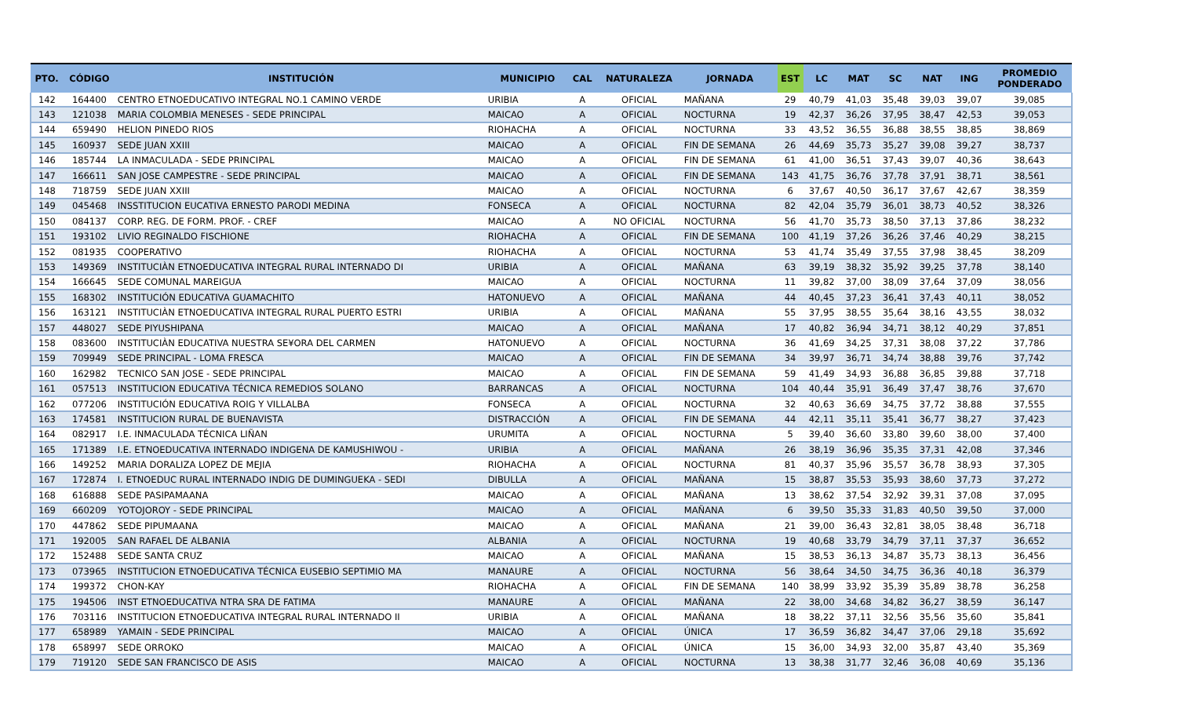| PTO. | CÓDIGO | INSTITUCIÓN | MUNICIPIO | CAL | NATURALEZA | JORNADA | EST | LC | MAT | SC | NAT | ING | PROMEDIO PONDERADO |
| --- | --- | --- | --- | --- | --- | --- | --- | --- | --- | --- | --- | --- | --- |
| 142 | 164400 | CENTRO ETNOEDUCATIVO INTEGRAL NO.1 CAMINO VERDE | URIBIA | A | OFICIAL | MAÑANA | 29 | 40,79 | 41,03 | 35,48 | 39,03 | 39,07 | 39,085 |
| 143 | 121038 | MARIA COLOMBIA MENESES - SEDE PRINCIPAL | MAICAO | A | OFICIAL | NOCTURNA | 19 | 42,37 | 36,26 | 37,95 | 38,47 | 42,53 | 39,053 |
| 144 | 659490 | HELION PINEDO RIOS | RIOHACHA | A | OFICIAL | NOCTURNA | 33 | 43,52 | 36,55 | 36,88 | 38,55 | 38,85 | 38,869 |
| 145 | 160937 | SEDE JUAN XXIII | MAICAO | A | OFICIAL | FIN DE SEMANA | 26 | 44,69 | 35,73 | 35,27 | 39,08 | 39,27 | 38,737 |
| 146 | 185744 | LA INMACULADA - SEDE PRINCIPAL | MAICAO | A | OFICIAL | FIN DE SEMANA | 61 | 41,00 | 36,51 | 37,43 | 39,07 | 40,36 | 38,643 |
| 147 | 166611 | SAN JOSE CAMPESTRE - SEDE PRINCIPAL | MAICAO | A | OFICIAL | FIN DE SEMANA | 143 | 41,75 | 36,76 | 37,78 | 37,91 | 38,71 | 38,561 |
| 148 | 718759 | SEDE JUAN XXIII | MAICAO | A | OFICIAL | NOCTURNA | 6 | 37,67 | 40,50 | 36,17 | 37,67 | 42,67 | 38,359 |
| 149 | 045468 | INSSTITUCION EUCATIVA ERNESTO PARODI MEDINA | FONSECA | A | OFICIAL | NOCTURNA | 82 | 42,04 | 35,79 | 36,01 | 38,73 | 40,52 | 38,326 |
| 150 | 084137 | CORP. REG. DE FORM. PROF. - CREF | MAICAO | A | NO OFICIAL | NOCTURNA | 56 | 41,70 | 35,73 | 38,50 | 37,13 | 37,86 | 38,232 |
| 151 | 193102 | LIVIO REGINALDO FISCHIONE | RIOHACHA | A | OFICIAL | FIN DE SEMANA | 100 | 41,19 | 37,26 | 36,26 | 37,46 | 40,29 | 38,215 |
| 152 | 081935 | COOPERATIVO | RIOHACHA | A | OFICIAL | NOCTURNA | 53 | 41,74 | 35,49 | 37,55 | 37,98 | 38,45 | 38,209 |
| 153 | 149369 | INSTITUCIÀN ETNOEDUCATIVA INTEGRAL RURAL INTERNADO DI | URIBIA | A | OFICIAL | MAÑANA | 63 | 39,19 | 38,32 | 35,92 | 39,25 | 37,78 | 38,140 |
| 154 | 166645 | SEDE COMUNAL MAREIGUA | MAICAO | A | OFICIAL | NOCTURNA | 11 | 39,82 | 37,00 | 38,09 | 37,64 | 37,09 | 38,056 |
| 155 | 168302 | INSTITUCIÓN EDUCATIVA GUAMACHITO | HATONUEVO | A | OFICIAL | MAÑANA | 44 | 40,45 | 37,23 | 36,41 | 37,43 | 40,11 | 38,052 |
| 156 | 163121 | INSTITUCIÀN ETNOEDUCATIVA INTEGRAL RURAL PUERTO ESTRI | URIBIA | A | OFICIAL | MAÑANA | 55 | 37,95 | 38,55 | 35,64 | 38,16 | 43,55 | 38,032 |
| 157 | 448027 | SEDE PIYUSHIPANA | MAICAO | A | OFICIAL | MAÑANA | 17 | 40,82 | 36,94 | 34,71 | 38,12 | 40,29 | 37,851 |
| 158 | 083600 | INSTITUCIÀN EDUCATIVA NUESTRA SE¥ORA DEL CARMEN | HATONUEVO | A | OFICIAL | NOCTURNA | 36 | 41,69 | 34,25 | 37,31 | 38,08 | 37,22 | 37,786 |
| 159 | 709949 | SEDE PRINCIPAL - LOMA FRESCA | MAICAO | A | OFICIAL | FIN DE SEMANA | 34 | 39,97 | 36,71 | 34,74 | 38,88 | 39,76 | 37,742 |
| 160 | 162982 | TECNICO SAN JOSE - SEDE PRINCIPAL | MAICAO | A | OFICIAL | FIN DE SEMANA | 59 | 41,49 | 34,93 | 36,88 | 36,85 | 39,88 | 37,718 |
| 161 | 057513 | INSTITUCION EDUCATIVA TÉCNICA REMEDIOS SOLANO | BARRANCAS | A | OFICIAL | NOCTURNA | 104 | 40,44 | 35,91 | 36,49 | 37,47 | 38,76 | 37,670 |
| 162 | 077206 | INSTITUCIÓN EDUCATIVA ROIG Y VILLALBA | FONSECA | A | OFICIAL | NOCTURNA | 32 | 40,63 | 36,69 | 34,75 | 37,72 | 38,88 | 37,555 |
| 163 | 174581 | INSTITUCION RURAL DE BUENAVISTA | DISTRACCIÓN | A | OFICIAL | FIN DE SEMANA | 44 | 42,11 | 35,11 | 35,41 | 36,77 | 38,27 | 37,423 |
| 164 | 082917 | I.E. INMACULADA TÉCNICA LIÑAN | URUMITA | A | OFICIAL | NOCTURNA | 5 | 39,40 | 36,60 | 33,80 | 39,60 | 38,00 | 37,400 |
| 165 | 171389 | I.E. ETNOEDUCATIVA INTERNADO INDIGENA DE KAMUSHIWOU - | URIBIA | A | OFICIAL | MAÑANA | 26 | 38,19 | 36,96 | 35,35 | 37,31 | 42,08 | 37,346 |
| 166 | 149252 | MARIA DORALIZA LOPEZ DE MEJIA | RIOHACHA | A | OFICIAL | NOCTURNA | 81 | 40,37 | 35,96 | 35,57 | 36,78 | 38,93 | 37,305 |
| 167 | 172874 | I. ETNOEDUC RURAL INTERNADO INDIG DE DUMINGUEKA - SEDI | DIBULLA | A | OFICIAL | MAÑANA | 15 | 38,87 | 35,53 | 35,93 | 38,60 | 37,73 | 37,272 |
| 168 | 616888 | SEDE PASIPAMAANA | MAICAO | A | OFICIAL | MAÑANA | 13 | 38,62 | 37,54 | 32,92 | 39,31 | 37,08 | 37,095 |
| 169 | 660209 | YOTOJOROY - SEDE PRINCIPAL | MAICAO | A | OFICIAL | MAÑANA | 6 | 39,50 | 35,33 | 31,83 | 40,50 | 39,50 | 37,000 |
| 170 | 447862 | SEDE PIPUMAANA | MAICAO | A | OFICIAL | MAÑANA | 21 | 39,00 | 36,43 | 32,81 | 38,05 | 38,48 | 36,718 |
| 171 | 192005 | SAN RAFAEL DE ALBANIA | ALBANIA | A | OFICIAL | NOCTURNA | 19 | 40,68 | 33,79 | 34,79 | 37,11 | 37,37 | 36,652 |
| 172 | 152488 | SEDE SANTA CRUZ | MAICAO | A | OFICIAL | MAÑANA | 15 | 38,53 | 36,13 | 34,87 | 35,73 | 38,13 | 36,456 |
| 173 | 073965 | INSTITUCION ETNOEDUCATIVA TÉCNICA EUSEBIO SEPTIMIO MA | MANAURE | A | OFICIAL | NOCTURNA | 56 | 38,64 | 34,50 | 34,75 | 36,36 | 40,18 | 36,379 |
| 174 | 199372 | CHON-KAY | RIOHACHA | A | OFICIAL | FIN DE SEMANA | 140 | 38,99 | 33,92 | 35,39 | 35,89 | 38,78 | 36,258 |
| 175 | 194506 | INST ETNOEDUCATIVA NTRA SRA DE FATIMA | MANAURE | A | OFICIAL | MAÑANA | 22 | 38,00 | 34,68 | 34,82 | 36,27 | 38,59 | 36,147 |
| 176 | 703116 | INSTITUCION ETNOEDUCATIVA INTEGRAL RURAL INTERNADO II | URIBIA | A | OFICIAL | MAÑANA | 18 | 38,22 | 37,11 | 32,56 | 35,56 | 35,60 | 35,841 |
| 177 | 658989 | YAMAIN - SEDE PRINCIPAL | MAICAO | A | OFICIAL | ÚNICA | 17 | 36,59 | 36,82 | 34,47 | 37,06 | 29,18 | 35,692 |
| 178 | 658997 | SEDE ORROKO | MAICAO | A | OFICIAL | ÚNICA | 15 | 36,00 | 34,93 | 32,00 | 35,87 | 43,40 | 35,369 |
| 179 | 719120 | SEDE SAN FRANCISCO DE ASIS | MAICAO | A | OFICIAL | NOCTURNA | 13 | 38,38 | 31,77 | 32,46 | 36,08 | 40,69 | 35,136 |